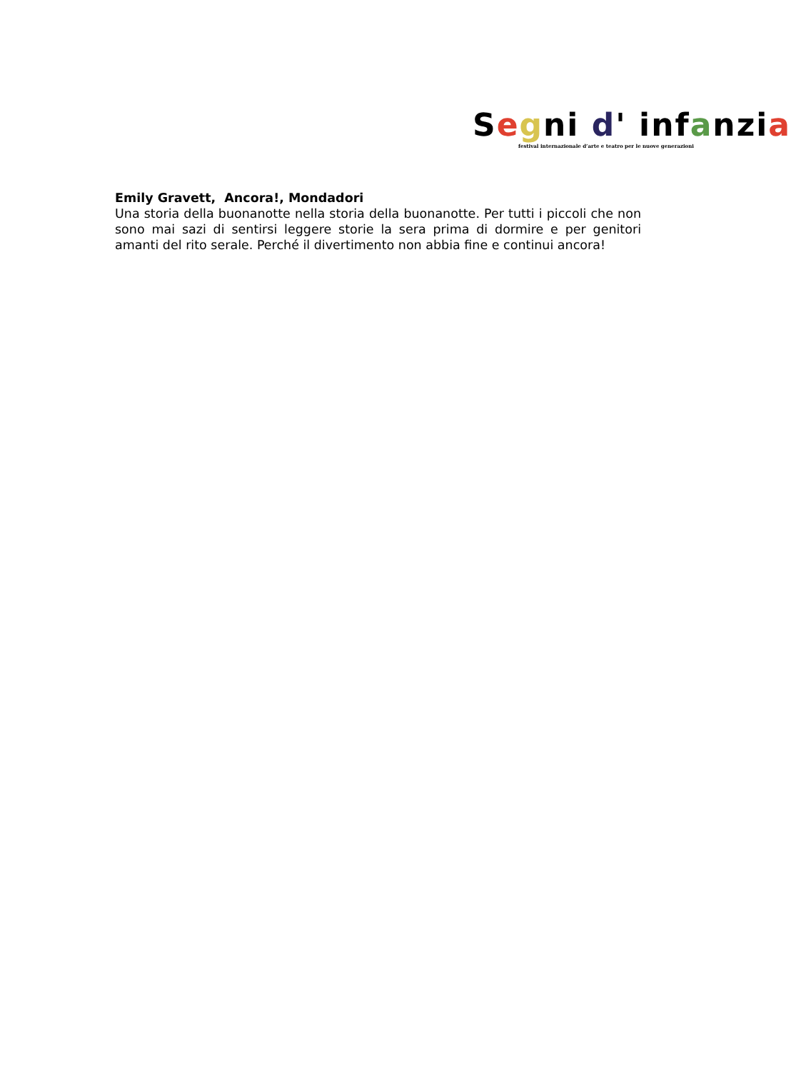Segni d' inf anzi a
festival internazionale d’arte e teatro per le nuove generazioni
Emily Gravett, Ancora!, Mondadori
Una storia della buonanotte nella storia della buonanotte. Per tutti i piccoli che non sono mai sazi di sentirsi leggere storie la sera prima di dormire e per genitori amanti del rito serale. Perché il divertimento non abbia fine e continui ancora!